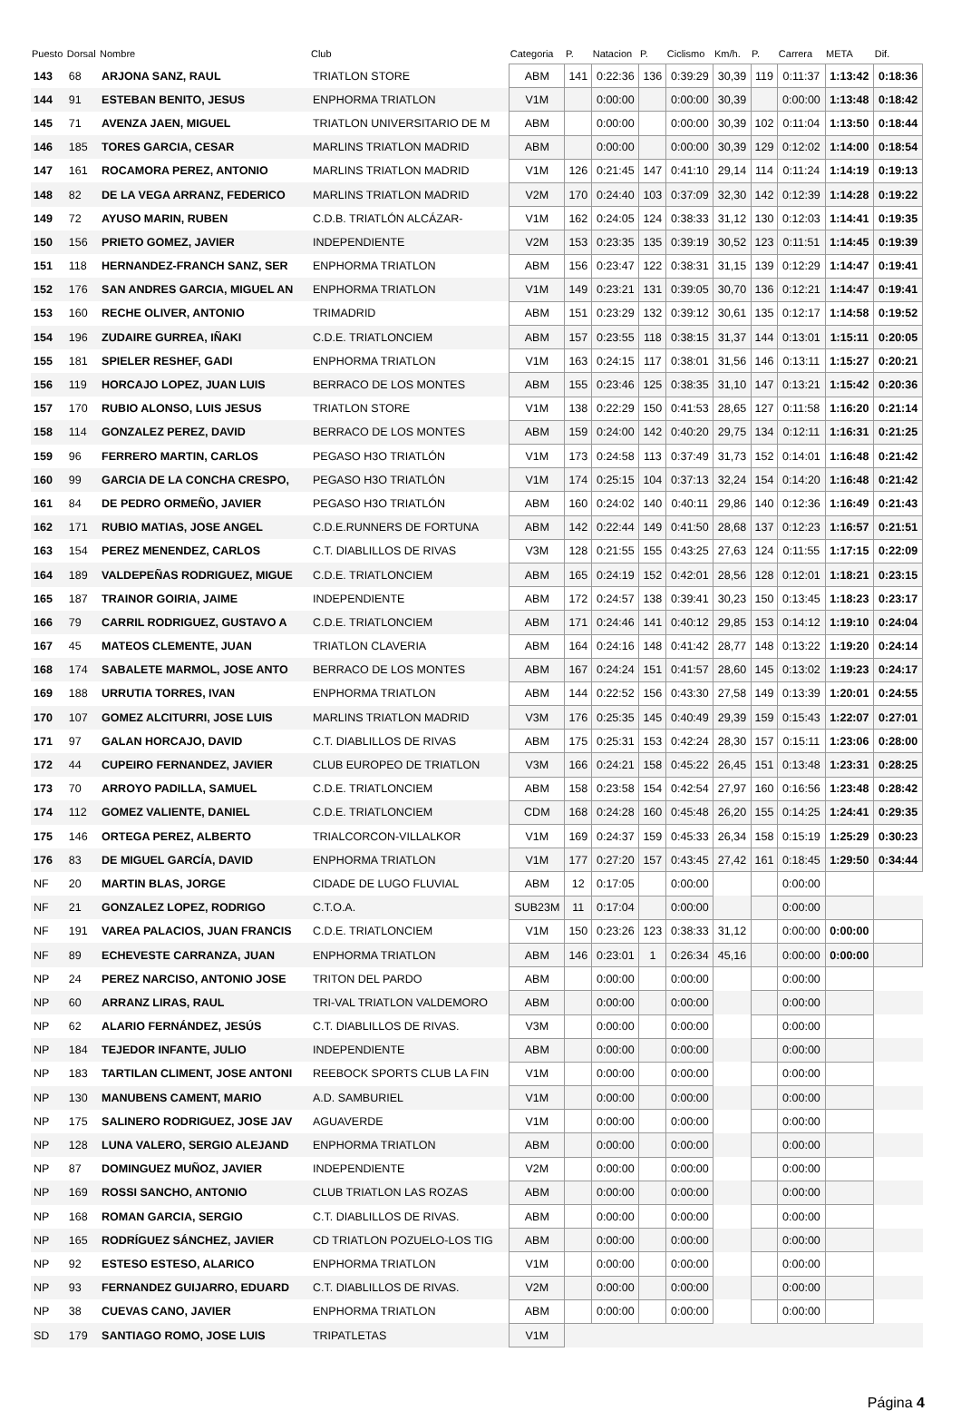| Puesto | Dorsal | Nombre | Club | Categoria | P. | Natacion | P. | Ciclismo | Km/h. | P. | Carrera | META | Dif. |
| --- | --- | --- | --- | --- | --- | --- | --- | --- | --- | --- | --- | --- | --- |
| 143 | 68 | ARJONA SANZ, RAUL | TRIATLON STORE | ABM | 141 | 0:22:36 | 136 | 0:39:29 | 30,39 | 119 | 0:11:37 | 1:13:42 | 0:18:36 |
| 144 | 91 | ESTEBAN BENITO, JESUS | ENPHORMA TRIATLON | V1M | | 0:00:00 | | 0:00:00 | 30,39 | | 0:00:00 | 1:13:48 | 0:18:42 |
| 145 | 71 | AVENZA JAEN, MIGUEL | TRIATLON UNIVERSITARIO DE M | ABM | | 0:00:00 | | 0:00:00 | 30,39 | 102 | 0:11:04 | 1:13:50 | 0:18:44 |
| 146 | 185 | TORES GARCIA, CESAR | MARLINS TRIATLON MADRID | ABM | | 0:00:00 | | 0:00:00 | 30,39 | 129 | 0:12:02 | 1:14:00 | 0:18:54 |
| 147 | 161 | ROCAMORA PEREZ, ANTONIO | MARLINS TRIATLON MADRID | V1M | 126 | 0:21:45 | 147 | 0:41:10 | 29,14 | 114 | 0:11:24 | 1:14:19 | 0:19:13 |
| 148 | 82 | DE LA VEGA ARRANZ, FEDERICO | MARLINS TRIATLON MADRID | V2M | 170 | 0:24:40 | 103 | 0:37:09 | 32,30 | 142 | 0:12:39 | 1:14:28 | 0:19:22 |
| 149 | 72 | AYUSO MARIN, RUBEN | C.D.B. TRIATLÓN ALCÁZAR- | V1M | 162 | 0:24:05 | 124 | 0:38:33 | 31,12 | 130 | 0:12:03 | 1:14:41 | 0:19:35 |
| 150 | 156 | PRIETO GOMEZ, JAVIER | INDEPENDIENTE | V2M | 153 | 0:23:35 | 135 | 0:39:19 | 30,52 | 123 | 0:11:51 | 1:14:45 | 0:19:39 |
| 151 | 118 | HERNANDEZ-FRANCH SANZ, SER | ENPHORMA TRIATLON | ABM | 156 | 0:23:47 | 122 | 0:38:31 | 31,15 | 139 | 0:12:29 | 1:14:47 | 0:19:41 |
| 152 | 176 | SAN ANDRES GARCIA, MIGUEL AN | ENPHORMA TRIATLON | V1M | 149 | 0:23:21 | 131 | 0:39:05 | 30,70 | 136 | 0:12:21 | 1:14:47 | 0:19:41 |
| 153 | 160 | RECHE OLIVER, ANTONIO | TRIMADRID | ABM | 151 | 0:23:29 | 132 | 0:39:12 | 30,61 | 135 | 0:12:17 | 1:14:58 | 0:19:52 |
| 154 | 196 | ZUDAIRE GURREA, IÑAKI | C.D.E. TRIATLONCIEM | ABM | 157 | 0:23:55 | 118 | 0:38:15 | 31,37 | 144 | 0:13:01 | 1:15:11 | 0:20:05 |
| 155 | 181 | SPIELER RESHEF, GADI | ENPHORMA TRIATLON | V1M | 163 | 0:24:15 | 117 | 0:38:01 | 31,56 | 146 | 0:13:11 | 1:15:27 | 0:20:21 |
| 156 | 119 | HORCAJO LOPEZ, JUAN LUIS | BERRACO DE LOS MONTES | ABM | 155 | 0:23:46 | 125 | 0:38:35 | 31,10 | 147 | 0:13:21 | 1:15:42 | 0:20:36 |
| 157 | 170 | RUBIO ALONSO, LUIS JESUS | TRIATLON STORE | V1M | 138 | 0:22:29 | 150 | 0:41:53 | 28,65 | 127 | 0:11:58 | 1:16:20 | 0:21:14 |
| 158 | 114 | GONZALEZ PEREZ, DAVID | BERRACO DE LOS MONTES | ABM | 159 | 0:24:00 | 142 | 0:40:20 | 29,75 | 134 | 0:12:11 | 1:16:31 | 0:21:25 |
| 159 | 96 | FERRERO MARTIN, CARLOS | PEGASO H3O TRIATLÓN | V1M | 173 | 0:24:58 | 113 | 0:37:49 | 31,73 | 152 | 0:14:01 | 1:16:48 | 0:21:42 |
| 160 | 99 | GARCIA DE LA CONCHA CRESPO, | PEGASO H3O TRIATLÓN | V1M | 174 | 0:25:15 | 104 | 0:37:13 | 32,24 | 154 | 0:14:20 | 1:16:48 | 0:21:42 |
| 161 | 84 | DE PEDRO ORMEÑO, JAVIER | PEGASO H3O TRIATLÓN | ABM | 160 | 0:24:02 | 140 | 0:40:11 | 29,86 | 140 | 0:12:36 | 1:16:49 | 0:21:43 |
| 162 | 171 | RUBIO MATIAS, JOSE ANGEL | C.D.E.RUNNERS DE FORTUNA | ABM | 142 | 0:22:44 | 149 | 0:41:50 | 28,68 | 137 | 0:12:23 | 1:16:57 | 0:21:51 |
| 163 | 154 | PEREZ MENENDEZ, CARLOS | C.T. DIABLILLOS DE RIVAS | V3M | 128 | 0:21:55 | 155 | 0:43:25 | 27,63 | 124 | 0:11:55 | 1:17:15 | 0:22:09 |
| 164 | 189 | VALDEPEÑAS RODRIGUEZ, MIGUE | C.D.E. TRIATLONCIEM | ABM | 165 | 0:24:19 | 152 | 0:42:01 | 28,56 | 128 | 0:12:01 | 1:18:21 | 0:23:15 |
| 165 | 187 | TRAINOR GOIRIA, JAIME | INDEPENDIENTE | ABM | 172 | 0:24:57 | 138 | 0:39:41 | 30,23 | 150 | 0:13:45 | 1:18:23 | 0:23:17 |
| 166 | 79 | CARRIL RODRIGUEZ, GUSTAVO A | C.D.E. TRIATLONCIEM | ABM | 171 | 0:24:46 | 141 | 0:40:12 | 29,85 | 153 | 0:14:12 | 1:19:10 | 0:24:04 |
| 167 | 45 | MATEOS CLEMENTE, JUAN | TRIATLON CLAVERIA | ABM | 164 | 0:24:16 | 148 | 0:41:42 | 28,77 | 148 | 0:13:22 | 1:19:20 | 0:24:14 |
| 168 | 174 | SABALETE MARMOL, JOSE ANTO | BERRACO DE LOS MONTES | ABM | 167 | 0:24:24 | 151 | 0:41:57 | 28,60 | 145 | 0:13:02 | 1:19:23 | 0:24:17 |
| 169 | 188 | URRUTIA TORRES, IVAN | ENPHORMA TRIATLON | ABM | 144 | 0:22:52 | 156 | 0:43:30 | 27,58 | 149 | 0:13:39 | 1:20:01 | 0:24:55 |
| 170 | 107 | GOMEZ ALCITURRI, JOSE LUIS | MARLINS TRIATLON MADRID | V3M | 176 | 0:25:35 | 145 | 0:40:49 | 29,39 | 159 | 0:15:43 | 1:22:07 | 0:27:01 |
| 171 | 97 | GALAN HORCAJO, DAVID | C.T. DIABLILLOS DE RIVAS | ABM | 175 | 0:25:31 | 153 | 0:42:24 | 28,30 | 157 | 0:15:11 | 1:23:06 | 0:28:00 |
| 172 | 44 | CUPEIRO FERNANDEZ, JAVIER | CLUB EUROPEO DE TRIATLON | V3M | 166 | 0:24:21 | 158 | 0:45:22 | 26,45 | 151 | 0:13:48 | 1:23:31 | 0:28:25 |
| 173 | 70 | ARROYO PADILLA, SAMUEL | C.D.E. TRIATLONCIEM | ABM | 158 | 0:23:58 | 154 | 0:42:54 | 27,97 | 160 | 0:16:56 | 1:23:48 | 0:28:42 |
| 174 | 112 | GOMEZ VALIENTE, DANIEL | C.D.E. TRIATLONCIEM | CDM | 168 | 0:24:28 | 160 | 0:45:48 | 26,20 | 155 | 0:14:25 | 1:24:41 | 0:29:35 |
| 175 | 146 | ORTEGA PEREZ, ALBERTO | TRIALCORCON-VILLALKOR | V1M | 169 | 0:24:37 | 159 | 0:45:33 | 26,34 | 158 | 0:15:19 | 1:25:29 | 0:30:23 |
| 176 | 83 | DE MIGUEL GARCÍA, DAVID | ENPHORMA TRIATLON | V1M | 177 | 0:27:20 | 157 | 0:43:45 | 27,42 | 161 | 0:18:45 | 1:29:50 | 0:34:44 |
| NF | 20 | MARTIN BLAS, JORGE | CIDADE DE LUGO FLUVIAL | ABM | 12 | 0:17:05 | | 0:00:00 | | | 0:00:00 | | |
| NF | 21 | GONZALEZ LOPEZ, RODRIGO | C.T.O.A. | SUB23M | 11 | 0:17:04 | | 0:00:00 | | | 0:00:00 | | |
| NF | 191 | VAREA PALACIOS, JUAN FRANCIS | C.D.E. TRIATLONCIEM | V1M | 150 | 0:23:26 | 123 | 0:38:33 | 31,12 | | 0:00:00 | 0:00:00 | |
| NF | 89 | ECHEVESTE CARRANZA, JUAN | ENPHORMA TRIATLON | ABM | 146 | 0:23:01 | 1 | 0:26:34 | 45,16 | | 0:00:00 | 0:00:00 | |
| NP | 24 | PEREZ NARCISO, ANTONIO JOSE | TRITON DEL PARDO | ABM | | 0:00:00 | | 0:00:00 | | | 0:00:00 | | |
| NP | 60 | ARRANZ LIRAS, RAUL | TRI-VAL TRIATLON VALDEMORO | ABM | | 0:00:00 | | 0:00:00 | | | 0:00:00 | | |
| NP | 62 | ALARIO FERNÁNDEZ, JESÚS | C.T. DIABLILLOS DE RIVAS. | V3M | | 0:00:00 | | 0:00:00 | | | 0:00:00 | | |
| NP | 184 | TEJEDOR INFANTE, JULIO | INDEPENDIENTE | ABM | | 0:00:00 | | 0:00:00 | | | 0:00:00 | | |
| NP | 183 | TARTILAN CLIMENT, JOSE ANTONI | REEBOCK SPORTS CLUB LA FIN | V1M | | 0:00:00 | | 0:00:00 | | | 0:00:00 | | |
| NP | 130 | MANUBENS CAMENT, MARIO | A.D. SAMBURIEL | V1M | | 0:00:00 | | 0:00:00 | | | 0:00:00 | | |
| NP | 175 | SALINERO RODRIGUEZ, JOSE JAV | AGUAVERDE | V1M | | 0:00:00 | | 0:00:00 | | | 0:00:00 | | |
| NP | 128 | LUNA VALERO, SERGIO ALEJAND | ENPHORMA TRIATLON | ABM | | 0:00:00 | | 0:00:00 | | | 0:00:00 | | |
| NP | 87 | DOMINGUEZ MUÑOZ, JAVIER | INDEPENDIENTE | V2M | | 0:00:00 | | 0:00:00 | | | 0:00:00 | | |
| NP | 169 | ROSSI SANCHO, ANTONIO | CLUB TRIATLON LAS ROZAS | ABM | | 0:00:00 | | 0:00:00 | | | 0:00:00 | | |
| NP | 168 | ROMAN GARCIA, SERGIO | C.T. DIABLILLOS DE RIVAS. | ABM | | 0:00:00 | | 0:00:00 | | | 0:00:00 | | |
| NP | 165 | RODRÍGUEZ SÁNCHEZ, JAVIER | CD TRIATLON POZUELO-LOS TIG | ABM | | 0:00:00 | | 0:00:00 | | | 0:00:00 | | |
| NP | 92 | ESTESO ESTESO, ALARICO | ENPHORMA TRIATLON | V1M | | 0:00:00 | | 0:00:00 | | | 0:00:00 | | |
| NP | 93 | FERNANDEZ GUIJARRO, EDUARD | C.T. DIABLILLOS DE RIVAS. | V2M | | 0:00:00 | | 0:00:00 | | | 0:00:00 | | |
| NP | 38 | CUEVAS CANO, JAVIER | ENPHORMA TRIATLON | ABM | | 0:00:00 | | 0:00:00 | | | 0:00:00 | | |
| SD | 179 | SANTIAGO ROMO, JOSE LUIS | TRIPATLETAS | V1M | | | | | | | | | |
Página 4